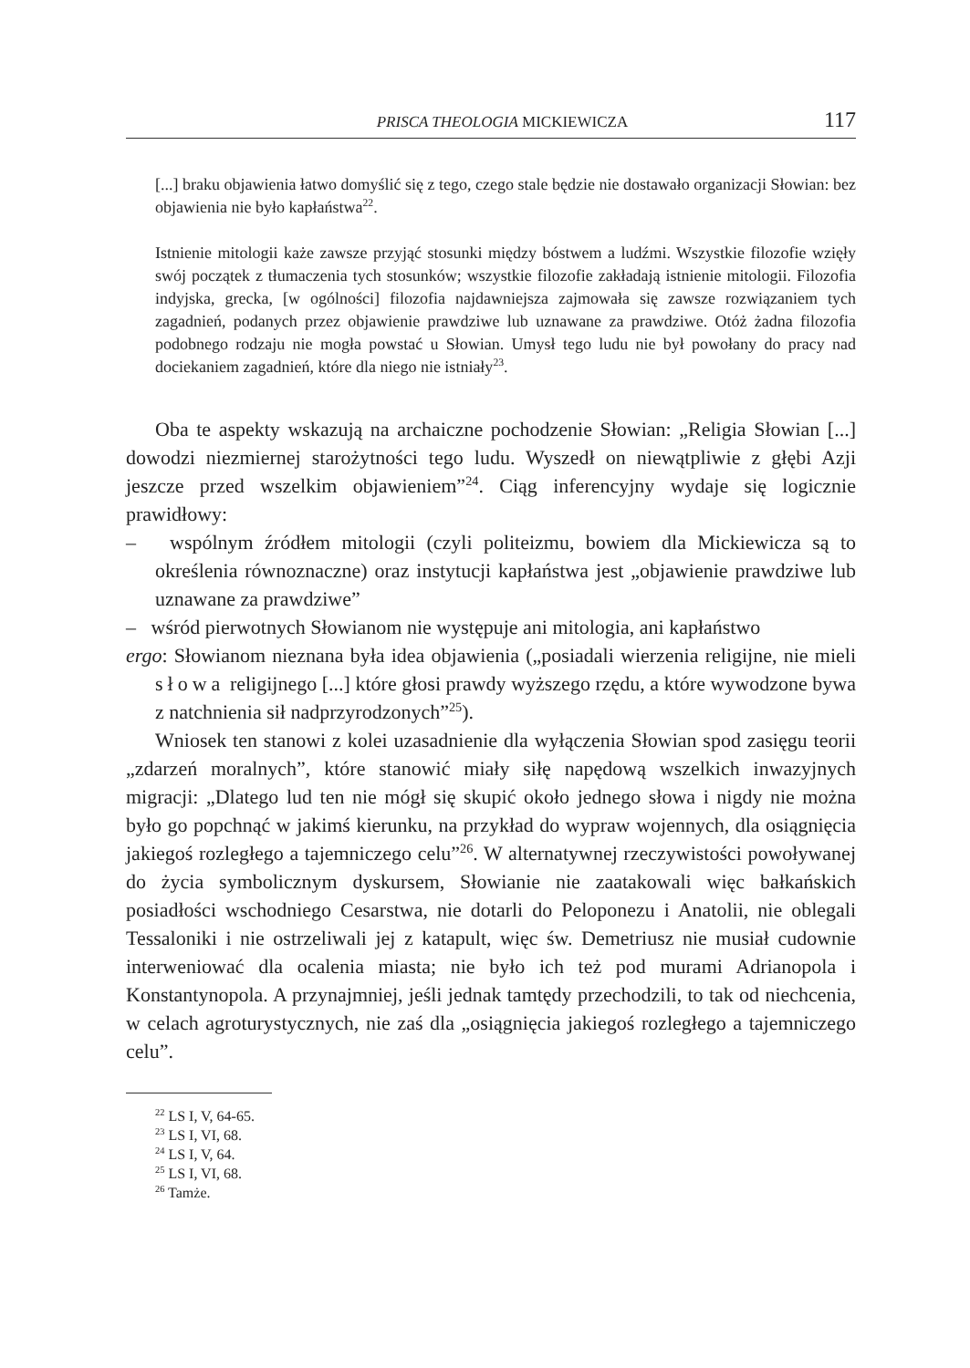PRISCA THEOLOGIA MICKIEWICZA 117
[...] braku objawienia łatwo domyślić się z tego, czego stale będzie nie dostawało organizacji Słowian: bez objawienia nie było kapłaństwa<sup>22</sup>.
Istnienie mitologii każe zawsze przyjąć stosunki między bóstwem a ludźmi. Wszystkie filozofie wzięły swój początek z tłumaczenia tych stosunków; wszystkie filozofie zakładają istnienie mitologii. Filozofia indyjska, grecka, [w ogólności] filozofia najdawniejsza zajmowała się zawsze rozwiązaniem tych zagadnień, podanych przez objawienie prawdziwe lub uznawane za prawdziwe. Otóż żadna filozofia podobnego rodzaju nie mogła powstać u Słowian. Umysł tego ludu nie był powołany do pracy nad dociekaniem zagadnień, które dla niego nie istniały<sup>23</sup>.
Oba te aspekty wskazują na archaiczne pochodzenie Słowian: „Religia Słowian [...] dowodzi niezmiernej starożytności tego ludu. Wyszedł on niewątpliwie z głębi Azji jeszcze przed wszelkim objawieniem”<sup>24</sup>. Ciąg inferencyjny wydaje się logicznie prawidłowy:
– wspólnym źródłem mitologii (czyli politeizmu, bowiem dla Mickiewicza są to określenia równoznaczne) oraz instytucji kapłaństwa jest „objawienie prawdziwe lub uznawane za prawdziwe”
– wśród pierwotnych Słowianom nie występuje ani mitologia, ani kapłaństwo
ergo: Słowianom nieznana była idea objawienia („posiadali wierzenia religijne, nie mieli słowa religijnego [...] które głosi prawdy wyższego rzędu, a które wywodzone bywa z natchnienia sił nadprzyrodzonych”<sup>25</sup>).
Wniosek ten stanowi z kolei uzasadnienie dla wyłączenia Słowian spod zasięgu teorii „zdarzeń moralnych”, które stanowić miały siłę napędową wszelkich inwazyjnych migracji: „Dlatego lud ten nie mógł się skupić około jednego słowa i nigdy nie można było go popchnąć w jakimś kierunku, na przykład do wypraw wojennych, dla osiągnięcia jakiegoś rozległego a tajemniczego celu”<sup>26</sup>. W alternatywnej rzeczywistości powoływanej do życia symbolicznym dyskursem, Słowianie nie zaatakowali więc bałkańskich posiadłości wschodniego Cesarstwa, nie dotarli do Peloponezu i Anatolii, nie oblegali Tessaloniki i nie ostrzeliwali jej z katapult, więc św. Demetriusz nie musiał cudownie interweniować dla ocalenia miasta; nie było ich też pod murami Adrianopola i Konstantynopola. A przynajmniej, jeśli jednak tamtędy przechodzili, to tak od niechcenia, w celach agroturystycznych, nie zaś dla „osiągnięcia jakiegoś rozległego a tajemniczego celu”.
<sup>22</sup> LS I, V, 64-65.
<sup>23</sup> LS I, VI, 68.
<sup>24</sup> LS I, V, 64.
<sup>25</sup> LS I, VI, 68.
<sup>26</sup> Tamże.